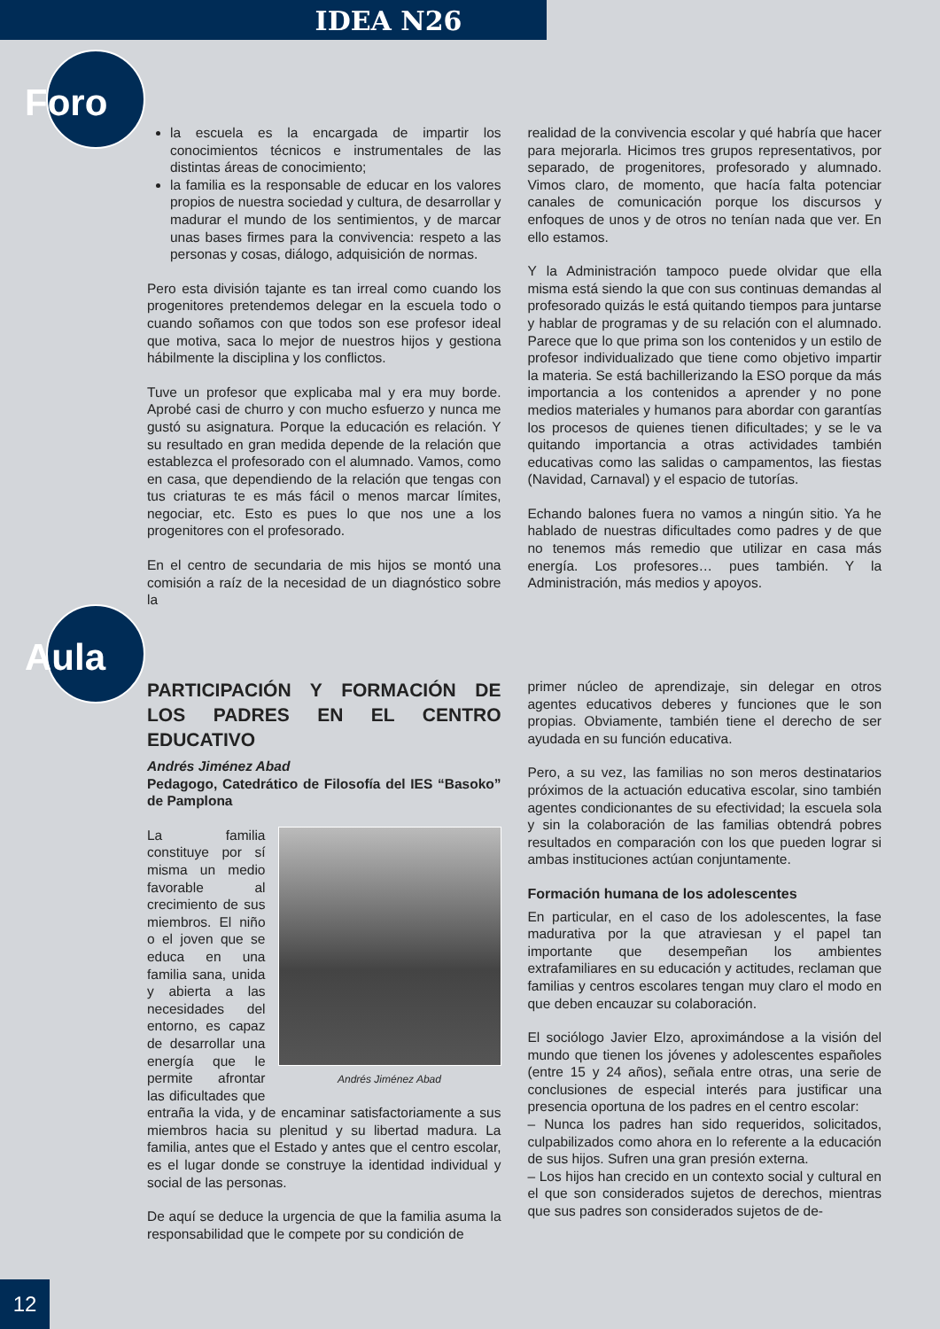IDEA N26
Foro
la escuela es la encargada de impartir los conocimientos técnicos e instrumentales de las distintas áreas de conocimiento;
la familia es la responsable de educar en los valores propios de nuestra sociedad y cultura, de desarrollar y madurar el mundo de los sentimientos, y de marcar unas bases firmes para la convivencia: respeto a las personas y cosas, diálogo, adquisición de normas.
Pero esta división tajante es tan irreal como cuando los progenitores pretendemos delegar en la escuela todo o cuando soñamos con que todos son ese profesor ideal que motiva, saca lo mejor de nuestros hijos y gestiona hábilmente la disciplina y los conflictos.
Tuve un profesor que explicaba mal y era muy borde. Aprobé casi de churro y con mucho esfuerzo y nunca me gustó su asignatura. Porque la educación es relación. Y su resultado en gran medida depende de la relación que establezca el profesorado con el alumnado. Vamos, como en casa, que dependiendo de la relación que tengas con tus criaturas te es más fácil o menos marcar límites, negociar, etc. Esto es pues lo que nos une a los progenitores con el profesorado.
En el centro de secundaria de mis hijos se montó una comisión a raíz de la necesidad de un diagnóstico sobre la
realidad de la convivencia escolar y qué habría que hacer para mejorarla. Hicimos tres grupos representativos, por separado, de progenitores, profesorado y alumnado. Vimos claro, de momento, que hacía falta potenciar canales de comunicación porque los discursos y enfoques de unos y de otros no tenían nada que ver. En ello estamos.
Y la Administración tampoco puede olvidar que ella misma está siendo la que con sus continuas demandas al profesorado quizás le está quitando tiempos para juntarse y hablar de programas y de su relación con el alumnado. Parece que lo que prima son los contenidos y un estilo de profesor individualizado que tiene como objetivo impartir la materia. Se está bachillerizando la ESO porque da más importancia a los contenidos a aprender y no pone medios materiales y humanos para abordar con garantías los procesos de quienes tienen dificultades; y se le va quitando importancia a otras actividades también educativas como las salidas o campamentos, las fiestas (Navidad, Carnaval) y el espacio de tutorías.
Echando balones fuera no vamos a ningún sitio. Ya he hablado de nuestras dificultades como padres y de que no tenemos más remedio que utilizar en casa más energía. Los profesores… pues también. Y la Administración, más medios y apoyos.
Aula
PARTICIPACIÓN Y FORMACIÓN DE LOS PADRES EN EL CENTRO EDUCATIVO
Andrés Jiménez Abad
Pedagogo, Catedrático de Filosofía del IES “Basoko” de Pamplona
Andrés Jiménez Abad
La familia constituye por sí misma un medio favorable al crecimiento de sus miembros. El niño o el joven que se educa en una familia sana, unida y abierta a las necesidades del entorno, es capaz de desarrollar una energía que le permite afrontar las dificultades que entraña la vida, y de encaminar satisfactoriamente a sus miembros hacia su plenitud y su libertad madura. La familia, antes que el Estado y antes que el centro escolar, es el lugar donde se construye la identidad individual y social de las personas.
De aquí se deduce la urgencia de que la familia asuma la responsabilidad que le compete por su condición de
primer núcleo de aprendizaje, sin delegar en otros agentes educativos deberes y funciones que le son propias. Obviamente, también tiene el derecho de ser ayudada en su función educativa.
Pero, a su vez, las familias no son meros destinatarios próximos de la actuación educativa escolar, sino también agentes condicionantes de su efectividad; la escuela sola y sin la colaboración de las familias obtendrá pobres resultados en comparación con los que pueden lograr si ambas instituciones actúan conjuntamente.
Formación humana de los adolescentes
En particular, en el caso de los adolescentes, la fase madurativa por la que atraviesan y el papel tan importante que desempeñan los ambientes extrafamiliares en su educación y actitudes, reclaman que familias y centros escolares tengan muy claro el modo en que deben encauzar su colaboración.
El sociólogo Javier Elzo, aproximándose a la visión del mundo que tienen los jóvenes y adolescentes españoles (entre 15 y 24 años), señala entre otras, una serie de conclusiones de especial interés para justificar una presencia oportuna de los padres en el centro escolar:
– Nunca los padres han sido requeridos, solicitados, culpabilizados como ahora en lo referente a la educación de sus hijos. Sufren una gran presión externa.
– Los hijos han crecido en un contexto social y cultural en el que son considerados sujetos de derechos, mientras que sus padres son considerados sujetos de de-
12